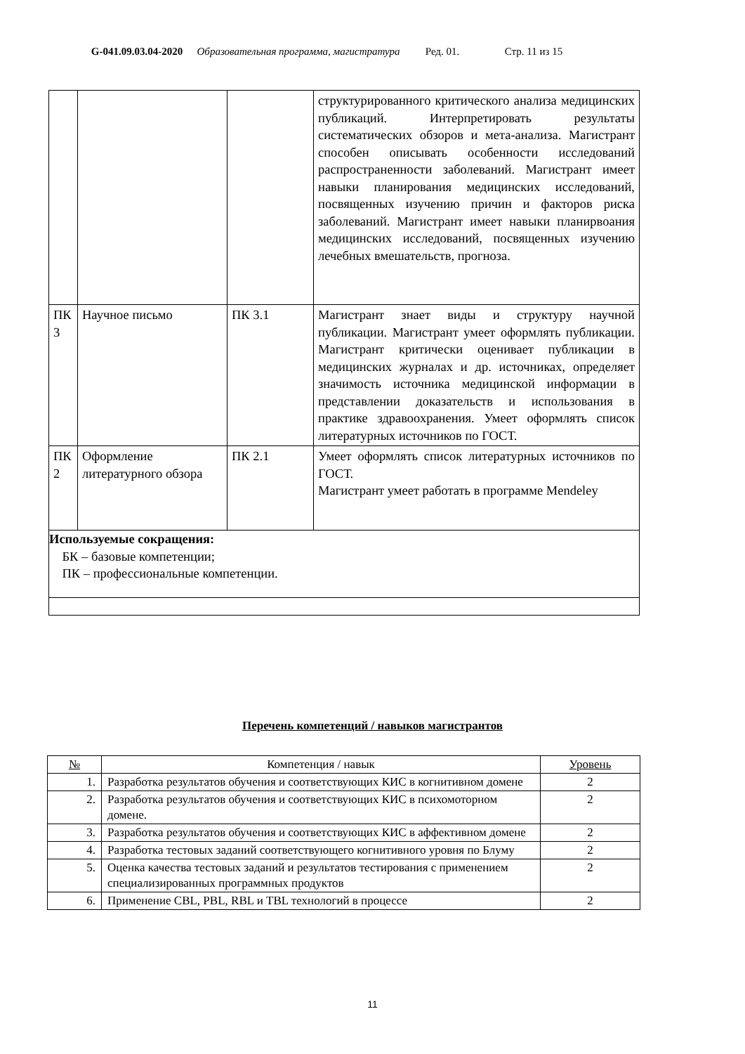G-041.09.03.04-2020
Образовательная программа, магистратура
Ред. 01. Стр. 11 из 15
| | | | структурированного критического анализа медицинских публикаций. Интерпретировать результаты систематических обзоров и мета-анализа. Магистрант способен описывать особенности исследований распространенности заболеваний. Магистрант имеет навыки планирования медицинских исследований, посвященных изучению причин и факторов риска заболеваний. Магистрант имеет навыки планирвоания медицинских исследований, посвященных изучению лечебных вмешательств, прогноза. |
| ПК 3 | Научное письмо | ПК 3.1 | Магистрант знает виды и структуру научной публикации. Магистрант умеет оформлять публикации. Магистрант критически оценивает публикации в медицинских журналах и др. источниках, определяет значимость источника медицинской информации в представлении доказательств и использования в практике здравоохранения. Умеет оформлять список литературных источников по ГОСТ. |
| ПК 2 | Оформление литературного обзора | ПК 2.1 | Умеет оформлять список литературных источников по ГОСТ. Магистрант умеет работать в программе Mendeley |
| Используемые сокращения: БК – базовые компетенции; ПК – профессиональные компетенции. | | | |
Перечень компетенций / навыков магистрантов
| № | Компетенция / навык | Уровень |
| --- | --- | --- |
| 1. | Разработка результатов обучения и соответствующих КИС в когнитивном домене | 2 |
| 2. | Разработка результатов обучения и соответствующих КИС в психомоторном домене. | 2 |
| 3. | Разработка результатов обучения и соответствующих КИС в аффективном домене | 2 |
| 4. | Разработка тестовых заданий соответствующего когнитивного уровня по Блуму | 2 |
| 5. | Оценка качества тестовых заданий и результатов тестирования с применением специализированных программных продуктов | 2 |
| 6. | Применение CBL, PBL, RBL и TBL технологий в процессе | 2 |
11